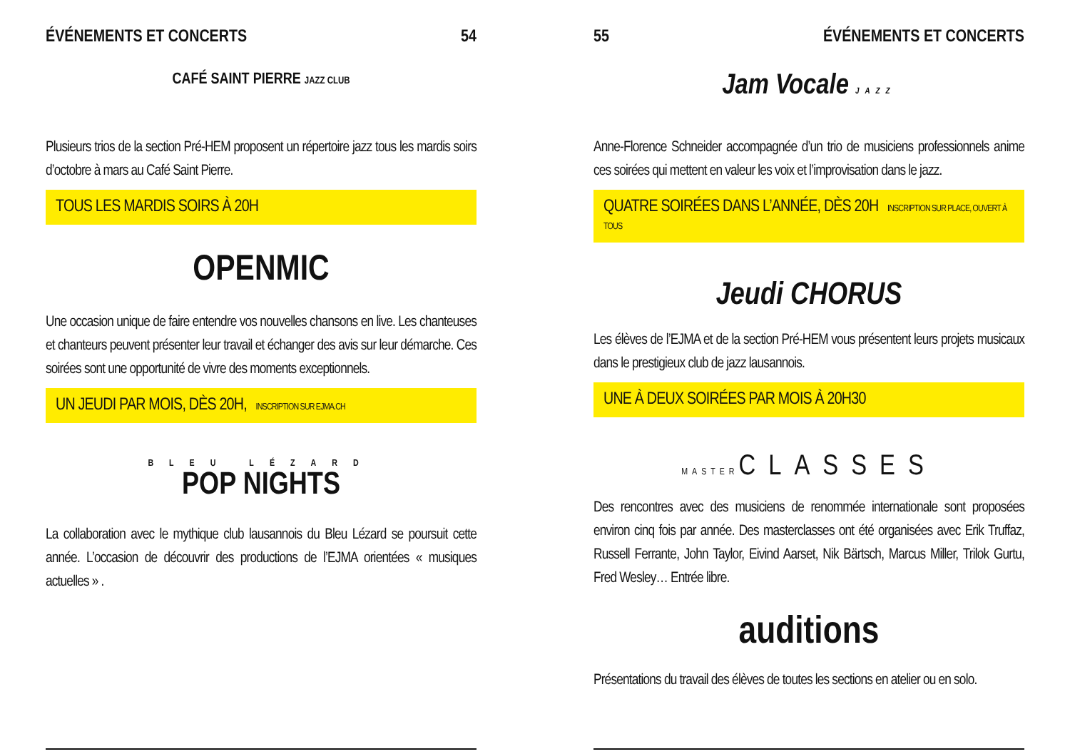ÉVÉNEMENTS ET CONCERTS 54
CAFÉ SAINT PIERRE JAZZ CLUB
Plusieurs trios de la section Pré-HEM proposent un répertoire jazz tous les mardis soirs d’octobre à mars au Café Saint Pierre.
TOUS LES MARDIS SOIRS À 20H
OPENMIC
Une occasion unique de faire entendre vos nouvelles chansons en live. Les chanteuses et chanteurs peuvent présenter leur travail et échanger des avis sur leur démarche. Ces soirées sont une opportunité de vivre des moments exceptionnels.
UN JEUDI PAR MOIS, DÈS 20H, INSCRIPTION SUR EJMA.CH
BLEU LÉZARD
POP NIGHTS
La collaboration avec le mythique club lausannois du Bleu Lézard se poursuit cette année. L’occasion de découvrir des productions de l’EJMA orientées « musiques actuelles » .
55 ÉVÉNEMENTS ET CONCERTS
Jam Vocale JAZZ
Anne-Florence Schneider accompagnée d’un trio de musiciens professionnels anime ces soirées qui mettent en valeur les voix et l’improvisation dans le jazz.
QUATRE SOIRÉES DANS L’ANNÉE, DÈS 20H INSCRIPTION SUR PLACE, OUVERT À TOUS
Jeudi CHORUS
Les élèves de l’EJMA et de la section Pré-HEM vous présentent leurs projets musicaux dans le prestigieux club de jazz lausannois.
UNE À DEUX SOIRÉES PAR MOIS À 20H30
MASTER CLASSES
Des rencontres avec des musiciens de renommée internationale sont proposées environ cinq fois par année. Des masterclasses ont été organisées avec Erik Truffaz, Russell Ferrante, John Taylor, Eivind Aarset, Nik Bärtsch, Marcus Miller, Trilok Gurtu, Fred Wesley… Entrée libre.
auditions
Présentations du travail des élèves de toutes les sections en atelier ou en solo.